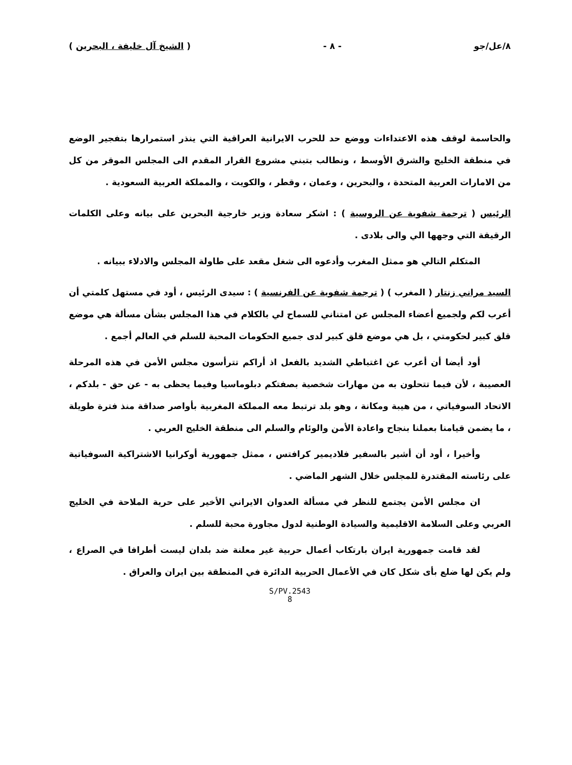٨/عل/جو - ٨ - ( الشيخ آل خليفة ، البحرين )
والحاسمة لوقف هذه الاعتداءات ووضع حد للحرب الايرانية العراقية التي ينذر استمرارها بتفجير الوضع في منطقة الخليج والشرق الأوسط ، ونطالب بتبني مشروع القرار المقدم الى المجلس الموقر من كل من الامارات العربية المتحدة ، والبحرين ، وعمان ، وقطر ، والكويت ، والمملكة العربية السعودية .
الرئيس ( ترجمة شفوية عن الروسية ) : اشكر سعادة وزير خارجية البحرين على بيانه وعلى الكلمات الرقيقة التي وجهها الي والى بلادى .
المتكلم التالي هو ممثل المغرب وأدعوه الى شغل مقعد على طاولة المجلس والادلاء ببيانه .
السيد مراني زنتار ( المغرب ) ( ترجمة شفوية عن الفرنسية ) : سيدى الرئيس ، أود في مستهل كلمتي أن أعرب لكم ولجميع أعضاء المجلس عن امتناني للسماح لي بالكلام في هذا المجلس بشأن مسألة هي موضع قلق كبير لحكومتي ، بل هي موضع قلق كبير لدى جميع الحكومات المحبة للسلم في العالم أجمع .
أود أيضا أن أعرب عن اغتباطي الشديد بالفعل اذ أراكم تترأسون مجلس الأمن في هذه المرحلة العصيبة ، لأن فيما تتحلون به من مهارات شخصية بصفتكم دبلوماسيا وفيما يحظى به - عن حق - بلدكم ، الاتحاد السوفياتي ، من هيبة ومكانة ، وهو بلد ترتبط معه المملكة المغربية بأواصر صداقة منذ فترة طويلة ، ما يضمن قيامنا بعملنا بنجاح واعادة الأمن والوئام والسلم الى منطقة الخليج العربي .
وأخيرا ، أود أن أشير بالسفير فلاديمير كرافتس ، ممثل جمهورية أوكرانيا الاشتراكية السوفياتية على رئاسته المقتدرة للمجلس خلال الشهر الماضي .
ان مجلس الأمن يجتمع للنظر في مسألة العدوان الايراني الأخير على حرية الملاحة في الخليج العربي وعلى السلامة الاقليمية والسيادة الوطنية لدول مجاورة محبة للسلم .
لقد قامت جمهورية ايران بارتكاب أعمال حربية غير معلنة ضد بلدان ليست أطرافا في الصراع ، ولم يكن لها ضلع بأى شكل كان في الأعمال الحربية الدائرة في المنطقة بين ايران والعراق .
S/PV.2543
8